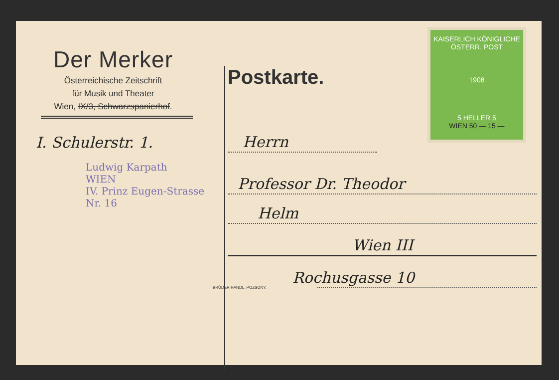Der Merker
Österreichische Zeitschrift
für Musik und Theater
Wien, IX/3, Schwarzspanierhof.
I. Schulerstr. 1.
Ludwig Karpath
WIEN
IV. Prinz Eugen-Strasse Nr. 16
BRÜDER HANDL, POZSONY.
KAISERLICH KÖNIGLICHE ÖSTERR. POST
1908
5 HELLER 5
WIEN 50 — 15 —
Postkarte.
Herrn
Professor Dr. Theodor
Helm
Wien III
Rochusgasse 10